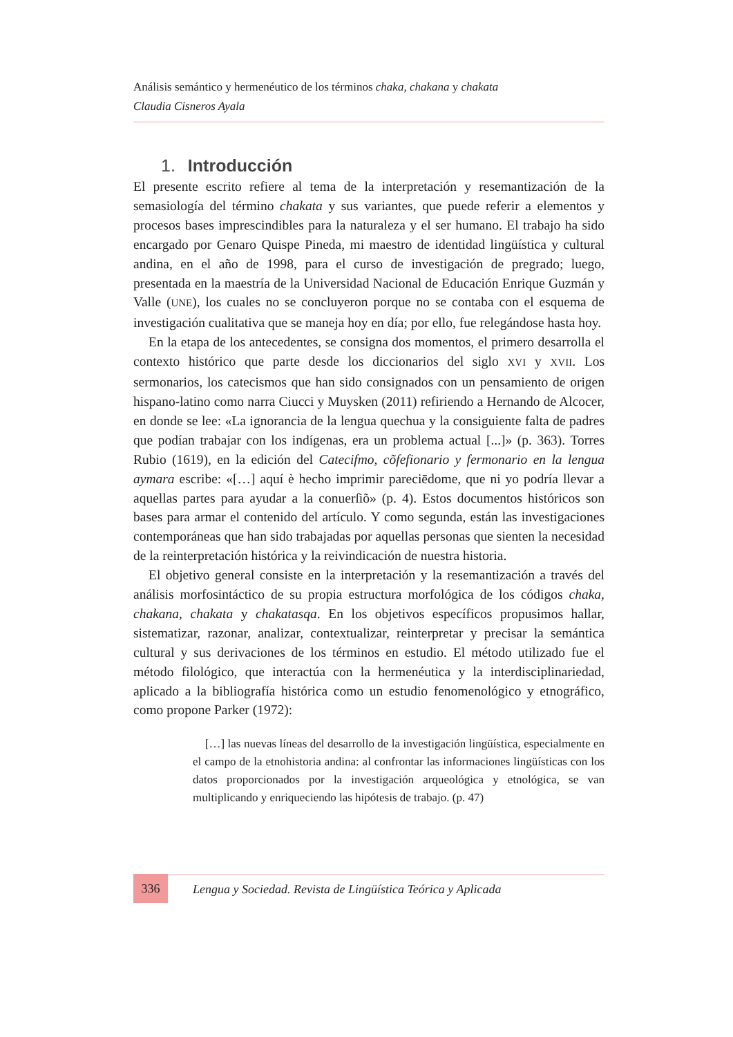Análisis semántico y hermenéutico de los términos chaka, chakana y chakata
Claudia Cisneros Ayala
1. Introducción
El presente escrito refiere al tema de la interpretación y resemantización de la semasiología del término chakata y sus variantes, que puede referir a elementos y procesos bases imprescindibles para la naturaleza y el ser humano. El trabajo ha sido encargado por Genaro Quispe Pineda, mi maestro de identidad lingüística y cultural andina, en el año de 1998, para el curso de investigación de pregrado; luego, presentada en la maestría de la Universidad Nacional de Educación Enrique Guzmán y Valle (UNE), los cuales no se concluyeron porque no se contaba con el esquema de investigación cualitativa que se maneja hoy en día; por ello, fue relegándose hasta hoy.
En la etapa de los antecedentes, se consigna dos momentos, el primero desarrolla el contexto histórico que parte desde los diccionarios del siglo XVI y XVII. Los sermonarios, los catecismos que han sido consignados con un pensamiento de origen hispano-latino como narra Ciucci y Muysken (2011) refiriendo a Hernando de Alcocer, en donde se lee: «La ignorancia de la lengua quechua y la consiguiente falta de padres que podían trabajar con los indígenas, era un problema actual [...]» (p. 363). Torres Rubio (1619), en la edición del Catecifmo, cõfefionario y fermonario en la lengua aymara escribe: «[…] aquí è hecho imprimir pareciēdome, que ni yo podría llevar a aquellas partes para ayudar a la conuerſiõ» (p. 4). Estos documentos históricos son bases para armar el contenido del artículo. Y como segunda, están las investigaciones contemporáneas que han sido trabajadas por aquellas personas que sienten la necesidad de la reinterpretación histórica y la reivindicación de nuestra historia.
El objetivo general consiste en la interpretación y la resemantización a través del análisis morfosintáctico de su propia estructura morfológica de los códigos chaka, chakana, chakata y chakatasqa. En los objetivos específicos propusimos hallar, sistematizar, razonar, analizar, contextualizar, reinterpretar y precisar la semántica cultural y sus derivaciones de los términos en estudio. El método utilizado fue el método filológico, que interactúa con la hermenéutica y la interdisciplinariedad, aplicado a la bibliografía histórica como un estudio fenomenológico y etnográfico, como propone Parker (1972):
[…] las nuevas líneas del desarrollo de la investigación lingüística, especialmente en el campo de la etnohistoria andina: al confrontar las informaciones lingüísticas con los datos proporcionados por la investigación arqueológica y etnológica, se van multiplicando y enriqueciendo las hipótesis de trabajo. (p. 47)
336
Lengua y Sociedad. Revista de Lingüística Teórica y Aplicada